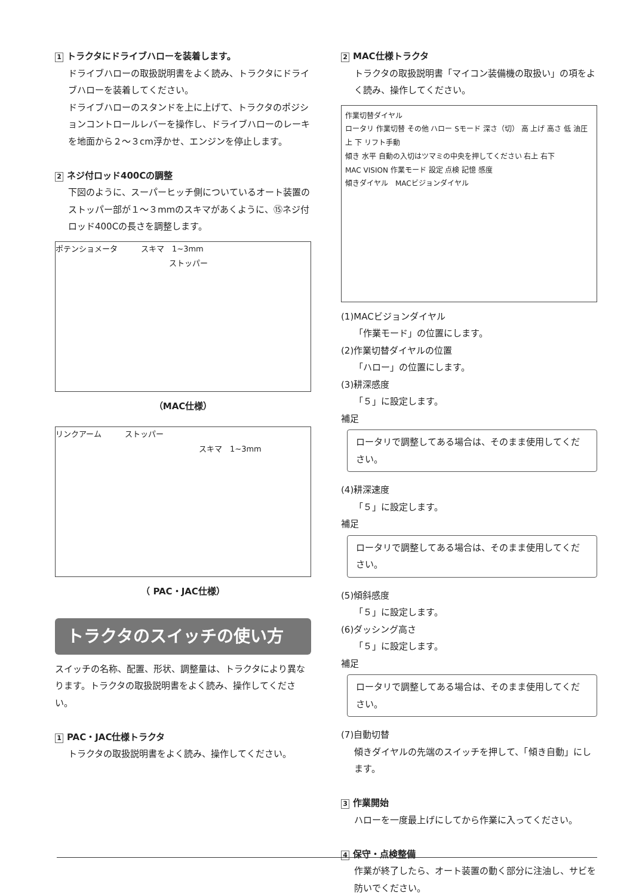1 トラクタにドライブハローを装着します。
ドライブハローの取扱説明書をよく読み、トラクタにドライブハローを装着してください。
ドライブハローのスタンドを上に上げて、トラクタのポジションコントロールレバーを操作し、ドライブハローのレーキを地面から２～３cm浮かせ、エンジンを停止します。
2 ネジ付ロッド400Cの調整
下図のように、スーパーヒッチ側についているオート装置のストッパー部が１～３mmのスキマがあくように、⑮ネジ付ロッド400Cの長さを調整します。
ポテンショメータ　　　スキマ　1~3mm
ストッパー
（MAC仕様）
リンクアーム　　　ストッパー
スキマ　1~3mm
（ PAC・JAC仕様）
トラクタのスイッチの使い方
スイッチの名称、配置、形状、調整量は、トラクタにより異なります。トラクタの取扱説明書をよく読み、操作してください。
1 PAC・JAC仕様トラクタ
トラクタの取扱説明書をよく読み、操作してください。
2 MAC仕様トラクタ
トラクタの取扱説明書「マイコン装備機の取扱い」の項をよく読み、操作してください。
作業切替ダイヤル
ロータリ 作業切替 その他 ハロー Sモード 深さ（切） 高 上げ 高さ 低 油圧 上 下 リフト手動
傾き 水平 自動の入切はツマミの中央を押してください 右上 右下
MAC VISION 作業モード 設定 点検 記憶 感度
傾きダイヤル　MACビジョンダイヤル
(1)MACビジョンダイヤル
「作業モード」の位置にします。
(2)作業切替ダイヤルの位置
「ハロー」の位置にします。
(3)耕深感度
「５」に設定します。
補足
ロータリで調整してある場合は、そのまま使用してください。
(4)耕深速度
「５」に設定します。
補足
ロータリで調整してある場合は、そのまま使用してください。
(5)傾斜感度
「５」に設定します。
(6)ダッシング高さ
「５」に設定します。
補足
ロータリで調整してある場合は、そのまま使用してください。
(7)自動切替
傾きダイヤルの先端のスイッチを押して、「傾き自動」にします。
3 作業開始
ハローを一度最上げにしてから作業に入ってください。
4 保守・点検整備
作業が終了したら、オート装置の動く部分に注油し、サビを防いでください。